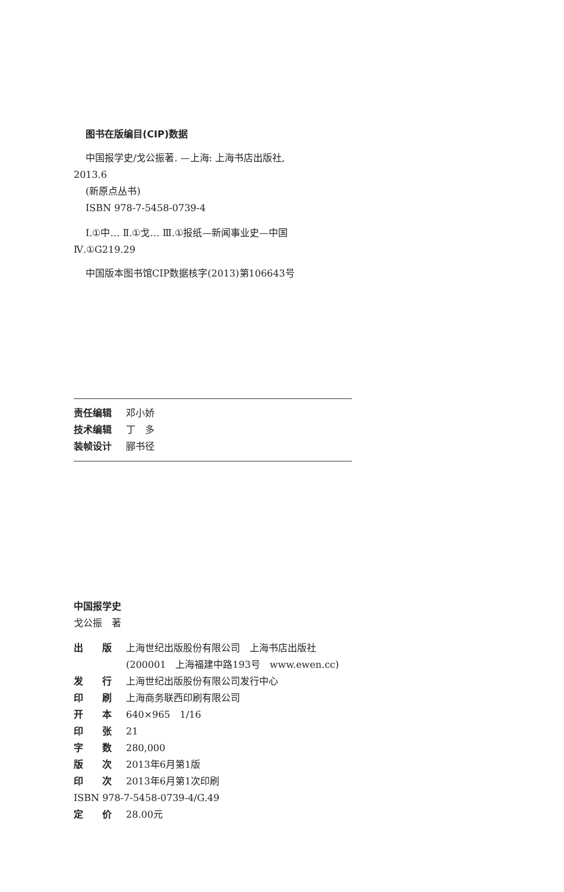图书在版编目(CIP)数据
中国报学史/戈公振著. —上海: 上海书店出版社,
2013.6
(新原点丛书)
ISBN 978-7-5458-0739-4
Ⅰ.①中… Ⅱ.①戈… Ⅲ.①报纸—新闻事业史—中国
Ⅳ.①G219.29
中国版本图书馆CIP数据核字(2013)第106643号
| 责任编辑 | 邓小娇 |
| 技术编辑 | 丁 多 |
| 装帧设计 | 郦书径 |
中国报学史
戈公振　著
| 出 版 | 上海世纪出版股份有限公司 上海书店出版社 (200001 上海福建中路193号 www.ewen.cc) |
| 发 行 | 上海世纪出版股份有限公司发行中心 |
| 印 刷 | 上海商务联西印刷有限公司 |
| 开 本 | 640×965 1/16 |
| 印 张 | 21 |
| 字 数 | 280,000 |
| 版 次 | 2013年6月第1版 |
| 印 次 | 2013年6月第1次印刷 |
| ISBN 978-7-5458-0739-4/G.49 | |
| 定 价 | 28.00元 |